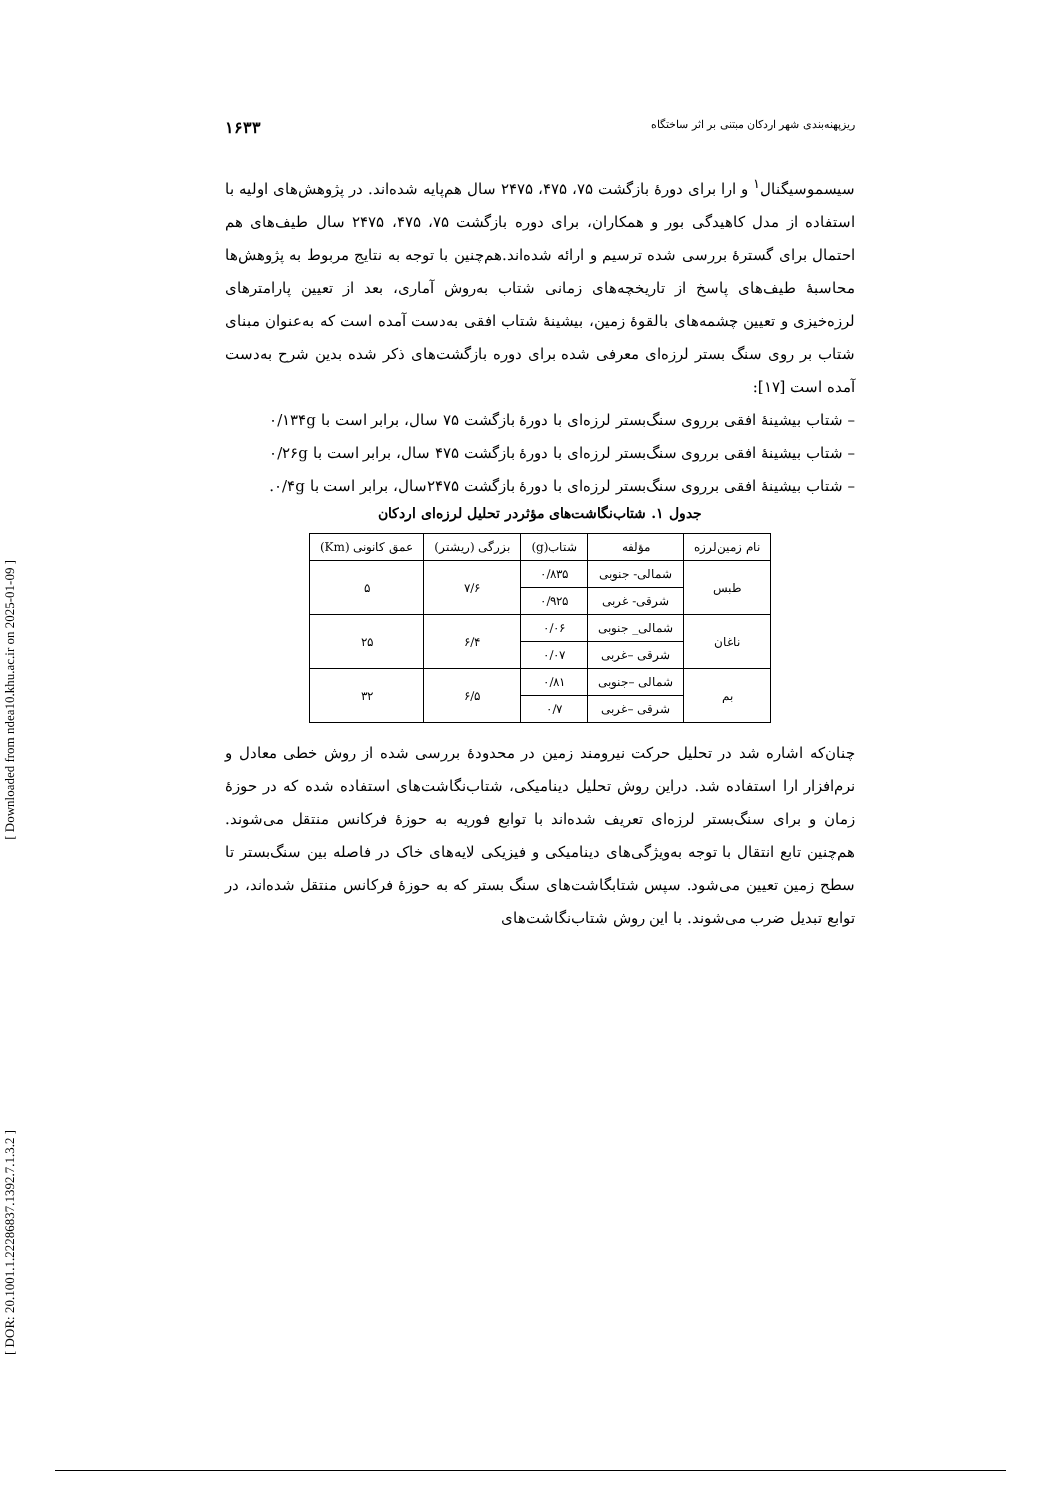[ Downloaded from ndea10.khu.ac.ir on 2025-01-09 ]
[ DOR: 20.1001.1.22286837.1392.7.1.3.2 ]
ریزپهنه‌بندی شهر اردکان مبتنی بر اثر ساختگاه ۱۶۳۳
سیسموسیگنال<sup>۱</sup> و ارا برای دورهٔ بازگشت ۷۵، ۴۷۵، ۲۴۷۵ سال هم‌پایه شده‌اند. در پژوهش‌های اولیه با استفاده از مدل کاهیدگی بور و همکاران، برای دوره بازگشت ۷۵، ۴۷۵، ۲۴۷۵ سال طیف‌های هم احتمال برای گسترهٔ بررسی شده ترسیم و ارائه شده‌اند.هم‌چنین با توجه به نتایج مربوط به پژوهش‌ها محاسبهٔ طیف‌های پاسخ از تاریخچه‌های زمانی شتاب به‌روش آماری، بعد از تعیین پارامترهای لرزه‌خیزی و تعیین چشمه‌های بالقوهٔ زمین، بیشینهٔ شتاب افقی به‌دست آمده است که به‌عنوان مبنای شتاب بر روی سنگ بستر لرزه‌ای معرفی شده برای دوره بازگشت‌های ذکر شده بدین شرح به‌دست آمده است [۱۷]:
– شتاب بیشینهٔ افقی برروی سنگ‌بستر لرزه‌ای با دورهٔ بازگشت ۷۵ سال، برابر است با ۰/۱۳۴g
– شتاب بیشینهٔ افقی برروی سنگ‌بستر لرزه‌ای با دورهٔ بازگشت ۴۷۵ سال، برابر است با ۰/۲۶g
– شتاب بیشینهٔ افقی برروی سنگ‌بستر لرزه‌ای با دورهٔ بازگشت ۲۴۷۵سال، برابر است با ۰/۴g.
جدول ۱. شتاب‌نگاشت‌های مؤثردر تحلیل لرزه‌ای اردکان
| نام زمین‌لرزه | مؤلفه | شتاب(g) | بزرگی (ریشتر) | عمق کانونی (Km) |
| --- | --- | --- | --- | --- |
| طبس | شمالی- جنوبی | ۰/۸۳۵ | ۷/۶ | ۵ |
| | شرقی- غربی | ۰/۹۲۵ | | |
| ناغان | شمالی_ جنوبی | ۰/۰۶ | ۶/۴ | ۲۵ |
| | شرقی –غربی | ۰/۰۷ | | |
| بم | شمالی –جنوبی | ۰/۸۱ | ۶/۵ | ۳۲ |
| | شرقی –غربی | ۰/۷ | | |
چنان‌که اشاره شد در تحلیل حرکت نیرومند زمین در محدودهٔ بررسی شده از روش خطی معادل و نرم‌افزار ارا استفاده شد. دراین روش تحلیل دینامیکی، شتاب‌نگاشت‌های استفاده شده که در حوزهٔ زمان و برای سنگ‌بستر لرزه‌ای تعریف شده‌اند با توابع فوریه به حوزهٔ فرکانس منتقل می‌شوند. هم‌چنین تابع انتقال با توجه به‌ویژگی‌های دینامیکی و فیزیکی لایه‌های خاک در فاصله بین سنگ‌بستر تا سطح زمین تعیین می‌شود. سپس شتابگاشت‌های سنگ بستر که به حوزهٔ فرکانس منتقل شده‌اند، در توابع تبدیل ضرب می‌شوند. با این روش شتاب‌نگاشت‌های